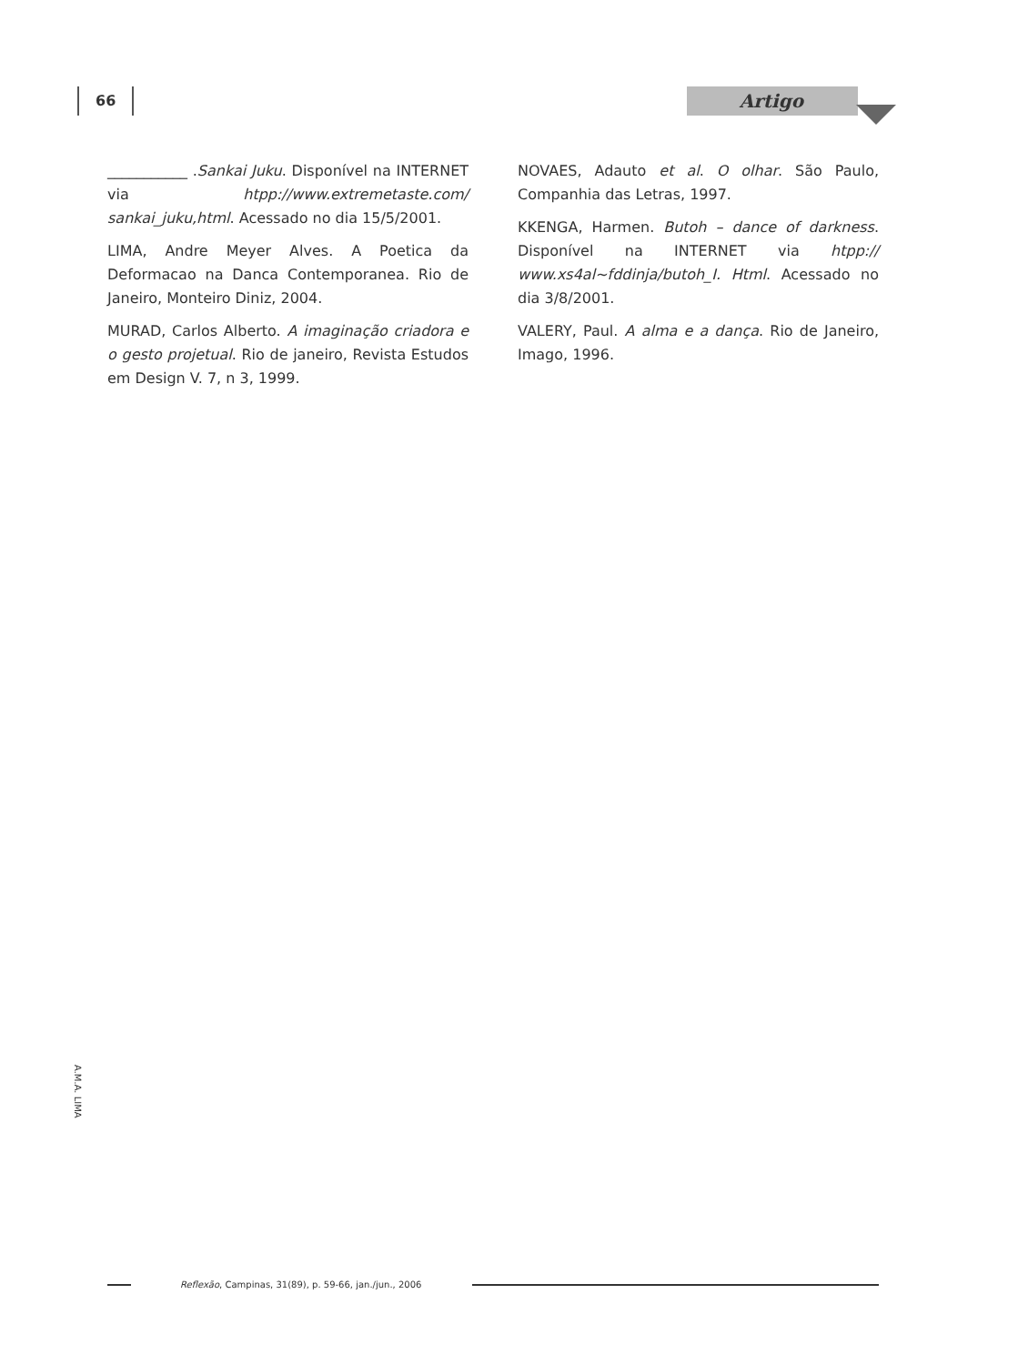66 Artigo
___________ .Sankai Juku. Disponível na INTERNET via htpp://www.extremetaste.com/ sankai_juku,html. Acessado no dia 15/5/2001.
LIMA, Andre Meyer Alves. A Poetica da Deformacao na Danca Contemporanea. Rio de Janeiro, Monteiro Diniz, 2004.
MURAD, Carlos Alberto. A imaginação criadora e o gesto projetual. Rio de janeiro, Revista Estudos em Design V. 7, n 3, 1999.
NOVAES, Adauto et al. O olhar. São Paulo, Companhia das Letras, 1997.
KKENGA, Harmen. Butoh – dance of darkness. Disponível na INTERNET via htpp:// www.xs4al~fddinja/butoh_I. Html. Acessado no dia 3/8/2001.
VALERY, Paul. A alma e a dança. Rio de Janeiro, Imago, 1996.
A.M.A. LIMA
Reflexão, Campinas, 31(89), p. 59-66, jan./jun., 2006